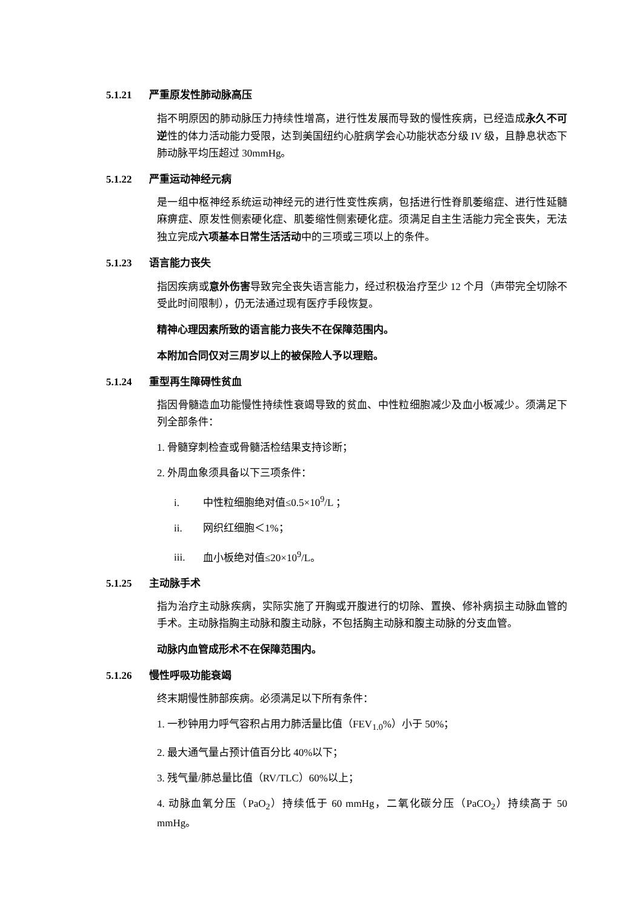5.1.21 严重原发性肺动脉高压
指不明原因的肺动脉压力持续性增高，进行性发展而导致的慢性疾病，已经造成永久不可逆性的体力活动能力受限，达到美国纽约心脏病学会心功能状态分级 IV 级，且静息状态下肺动脉平均压超过 30mmHg。
5.1.22 严重运动神经元病
是一组中枢神经系统运动神经元的进行性变性疾病，包括进行性脊肌萎缩症、进行性延髓麻痹症、原发性侧索硬化症、肌萎缩性侧索硬化症。须满足自主生活能力完全丧失，无法独立完成六项基本日常生活活动中的三项或三项以上的条件。
5.1.23 语言能力丧失
指因疾病或意外伤害导致完全丧失语言能力，经过积极治疗至少 12 个月（声带完全切除不受此时间限制），仍无法通过现有医疗手段恢复。
精神心理因素所致的语言能力丧失不在保障范围内。
本附加合同仅对三周岁以上的被保险人予以理赔。
5.1.24 重型再生障碍性贫血
指因骨髓造血功能慢性持续性衰竭导致的贫血、中性粒细胞减少及血小板减少。须满足下列全部条件：
1. 骨髓穿刺检查或骨髓活检结果支持诊断；
2. 外周血象须具备以下三项条件：
i. 中性粒细胞绝对值≤0.5×10<sup>9</sup>/L ；
ii. 网织红细胞＜1%；
iii. 血小板绝对值≤20×10<sup>9</sup>/L。
5.1.25 主动脉手术
指为治疗主动脉疾病，实际实施了开胸或开腹进行的切除、置换、修补病损主动脉血管的手术。主动脉指胸主动脉和腹主动脉，不包括胸主动脉和腹主动脉的分支血管。
动脉内血管成形术不在保障范围内。
5.1.26 慢性呼吸功能衰竭
终末期慢性肺部疾病。必须满足以下所有条件：
1. 一秒钟用力呼气容积占用力肺活量比值（FEV<sub>1.0</sub>%）小于 50%；
2. 最大通气量占预计值百分比 40%以下；
3. 残气量/肺总量比值（RV/TLC）60%以上；
4. 动脉血氧分压（PaO<sub>2</sub>）持续低于 60 mmHg，二氧化碳分压（PaCO<sub>2</sub>）持续高于 50 mmHg。